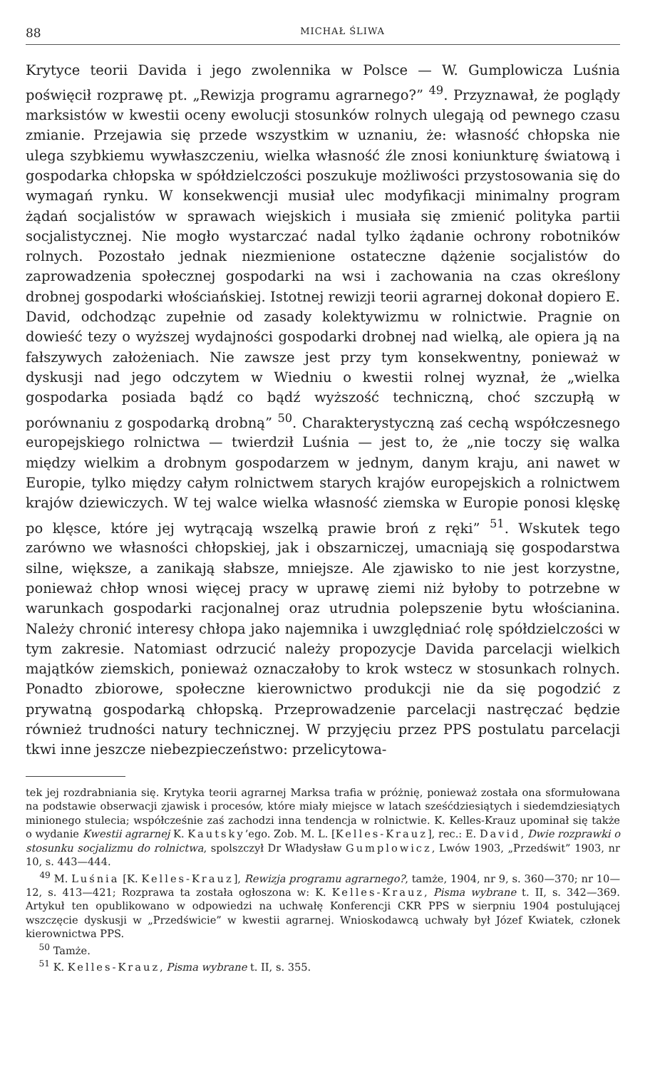88 MICHAŁ ŚLIWA
Krytyce teorii Davida i jego zwolennika w Polsce — W. Gumplowicza Luśnia poświęcił rozprawę pt. „Rewizja programu agrarnego?” <sup>49</sup>. Przyznawał, że poglądy marksistów w kwestii oceny ewolucji stosunków rolnych ulegają od pewnego czasu zmianie. Przejawia się przede wszystkim w uznaniu, że: własność chłopska nie ulega szybkiemu wywłaszczeniu, wielka własność źle znosi koniunkturę światową i gospodarka chłopska w spółdzielczości poszukuje możliwości przystosowania się do wymagań rynku. W konsekwencji musiał ulec modyfikacji minimalny program żądań socjalistów w sprawach wiejskich i musiała się zmienić polityka partii socjalistycznej. Nie mogło wystarczać nadal tylko żądanie ochrony robotników rolnych. Pozostało jednak niezmienione ostateczne dążenie socjalistów do zaprowadzenia społecznej gospodarki na wsi i zachowania na czas określony drobnej gospodarki włościańskiej. Istotnej rewizji teorii agrarnej dokonał dopiero E. David, odchodząc zupełnie od zasady kolektywizmu w rolnictwie. Pragnie on dowieść tezy o wyższej wydajności gospodarki drobnej nad wielką, ale opiera ją na fałszywych założeniach. Nie zawsze jest przy tym konsekwentny, ponieważ w dyskusji nad jego odczytem w Wiedniu o kwestii rolnej wyznał, że „wielka gospodarka posiada bądź co bądź wyższość techniczną, choć szczupłą w porównaniu z gospodarką drobną” <sup>50</sup>. Charakterystyczną zaś cechą współczesnego europejskiego rolnictwa — twierdził Luśnia — jest to, że „nie toczy się walka między wielkim a drobnym gospodarzem w jednym, danym kraju, ani nawet w Europie, tylko między całym rolnictwem starych krajów europejskich a rolnictwem krajów dziewiczych. W tej walce wielka własność ziemska w Europie ponosi klęskę po klęsce, które jej wytrącają wszelką prawie broń z ręki” <sup>51</sup>. Wskutek tego zarówno we własności chłopskiej, jak i obszarniczej, umacniają się gospodarstwa silne, większe, a zanikają słabsze, mniejsze. Ale zjawisko to nie jest korzystne, ponieważ chłop wnosi więcej pracy w uprawę ziemi niż byłoby to potrzebne w warunkach gospodarki racjonalnej oraz utrudnia polepszenie bytu włościanina. Należy chronić interesy chłopa jako najemnika i uwzględniać rolę spółdzielczości w tym zakresie. Natomiast odrzucić należy propozycje Davida parcelacji wielkich majątków ziemskich, ponieważ oznaczałoby to krok wstecz w stosunkach rolnych. Ponadto zbiorowe, społeczne kierownictwo produkcji nie da się pogodzić z prywatną gospodarką chłopską. Przeprowadzenie parcelacji nastręczać będzie również trudności natury technicznej. W przyjęciu przez PPS postulatu parcelacji tkwi inne jeszcze niebezpieczeństwo: przelicytowa-
tek jej rozdrabniania się. Krytyka teorii agrarnej Marksa trafia w próżnię, ponieważ została ona sformułowana na podstawie obserwacji zjawisk i procesów, które miały miejsce w latach sześćdziesiątych i siedemdziesiątych minionego stulecia; współcześnie zaś zachodzi inna tendencja w rolnictwie. K. Kelles-Krauz upominał się także o wydanie Kwestii agrarnej K. Kautsky’ego. Zob. M. L. [Kelles-Krauz], rec.: E. David, Dwie rozprawki o stosunku socjalizmu do rolnictwa, spolszczył Dr Władysław Gumplowicz, Lwów 1903, „Przedświt” 1903, nr 10, s. 443—444.
<sup>49</sup> M. Luśnia [K. Kelles-Krauz], Rewizja programu agrarnego?, tamże, 1904, nr 9, s. 360—370; nr 10—12, s. 413—421; Rozprawa ta została ogłoszona w: K. Kelles-Krauz, Pisma wybrane t. II, s. 342—369. Artykuł ten opublikowano w odpowiedzi na uchwałę Konferencji CKR PPS w sierpniu 1904 postulującej wszczęcie dyskusji w „Przedświcie” w kwestii agrarnej. Wnioskodawcą uchwały był Józef Kwiatek, członek kierownictwa PPS.
<sup>50</sup> Tamże.
<sup>51</sup> K. Kelles-Krauz, Pisma wybrane t. II, s. 355.